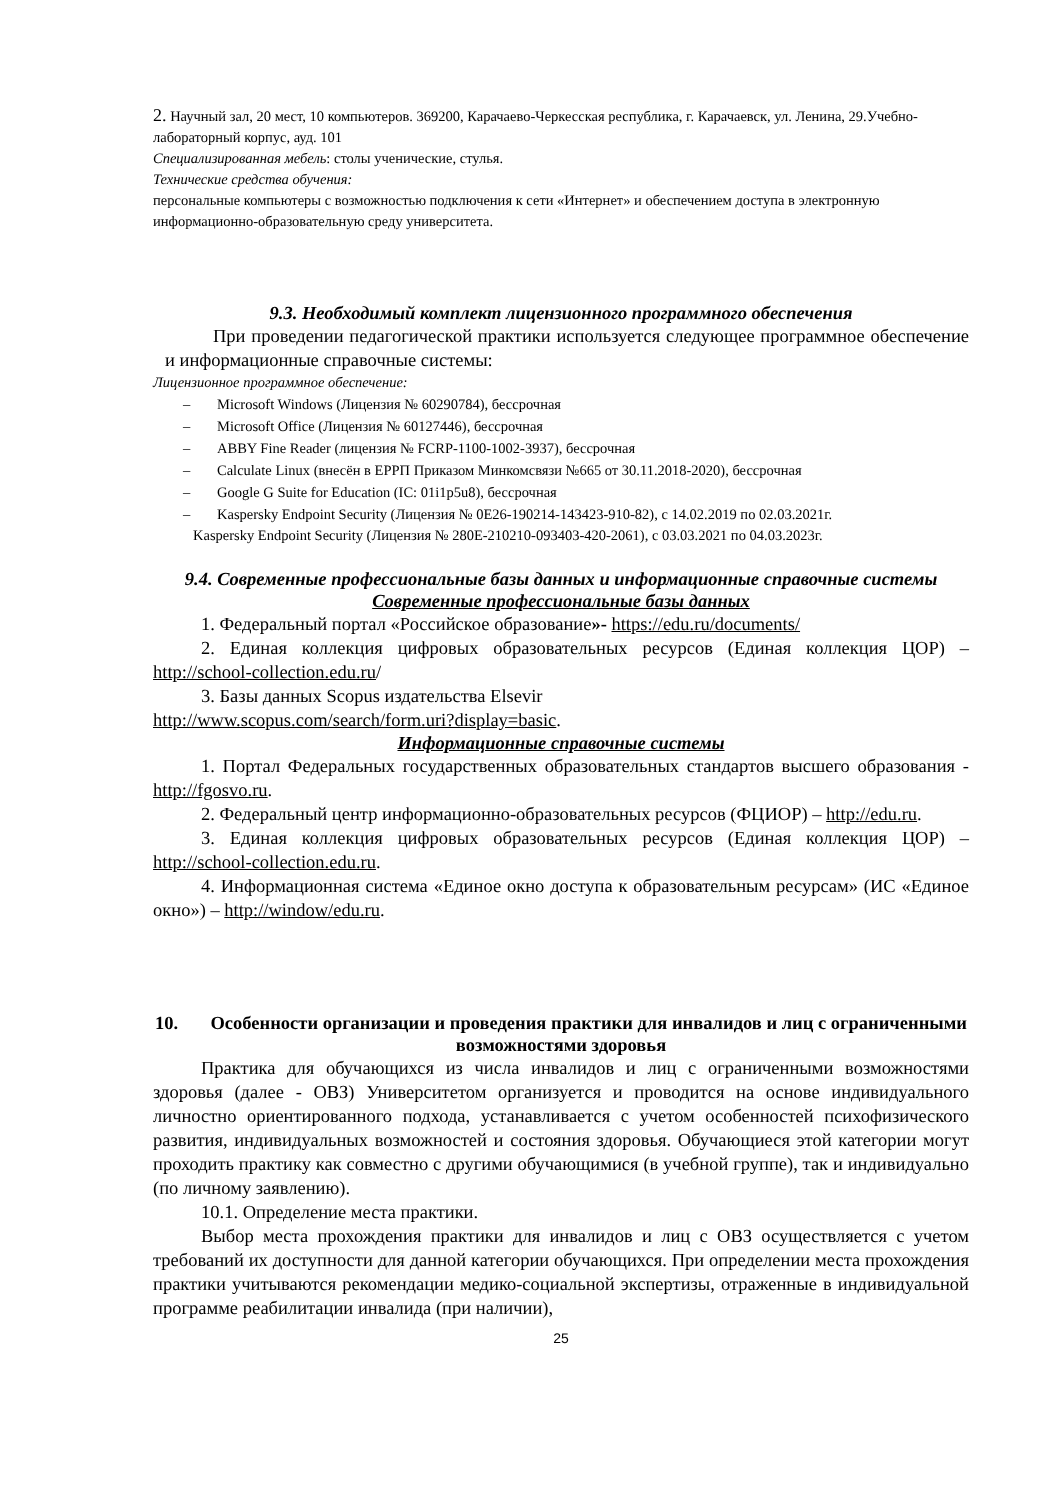2. Научный зал, 20 мест, 10 компьютеров. 369200, Карачаево-Черкесская республика, г. Карачаевск, ул. Ленина, 29.Учебно-лабораторный корпус, ауд. 101
Специализированная мебель: столы ученические, стулья.
Технические средства обучения:
персональные компьютеры с возможностью подключения к сети «Интернет» и обеспечением доступа в электронную информационно-образовательную среду университета.
9.3. Необходимый комплект лицензионного программного обеспечения
При проведении педагогической практики используется следующее программное обеспечение и информационные справочные системы:
Лицензионное программное обеспечение:
– Microsoft Windows (Лицензия № 60290784), бессрочная
– Microsoft Office (Лицензия № 60127446), бессрочная
– ABBY Fine Reader (лицензия № FCRP-1100-1002-3937), бессрочная
– Calculate Linux (внесён в ЕРРП Приказом Минкомсвязи №665 от 30.11.2018-2020), бессрочная
– Google G Suite for Education (IC: 01i1p5u8), бессрочная
– Kaspersky Endpoint Security (Лицензия № 0E26-190214-143423-910-82), с 14.02.2019 по 02.03.2021г.
Kaspersky Endpoint Security (Лицензия № 280E-210210-093403-420-2061), с 03.03.2021 по 04.03.2023г.
9.4. Современные профессиональные базы данных и информационные справочные системы
Современные профессиональные базы данных
1. Федеральный портал «Российское образование»- https://edu.ru/documents/
2. Единая коллекция цифровых образовательных ресурсов (Единая коллекция ЦОР) – http://school-collection.edu.ru/
3. Базы данных Scopus издательства Elsevir
http://www.scopus.com/search/form.uri?display=basic.
Информационные справочные системы
1. Портал Федеральных государственных образовательных стандартов высшего образования - http://fgosvo.ru.
2. Федеральный центр информационно-образовательных ресурсов (ФЦИОР) – http://edu.ru.
3. Единая коллекция цифровых образовательных ресурсов (Единая коллекция ЦОР) – http://school-collection.edu.ru.
4. Информационная система «Единое окно доступа к образовательным ресурсам» (ИС «Единое окно») – http://window/edu.ru.
10. Особенности организации и проведения практики для инвалидов и лиц с ограниченными возможностями здоровья
Практика для обучающихся из числа инвалидов и лиц с ограниченными возможностями здоровья (далее - ОВЗ) Университетом организуется и проводится на основе индивидуального личностно ориентированного подхода, устанавливается с учетом особенностей психофизического развития, индивидуальных возможностей и состояния здоровья. Обучающиеся этой категории могут проходить практику как совместно с другими обучающимися (в учебной группе), так и индивидуально (по личному заявлению).
10.1. Определение места практики.
Выбор места прохождения практики для инвалидов и лиц с ОВЗ осуществляется с учетом требований их доступности для данной категории обучающихся. При определении места прохождения практики учитываются рекомендации медико-социальной экспертизы, отраженные в индивидуальной программе реабилитации инвалида (при наличии),
25